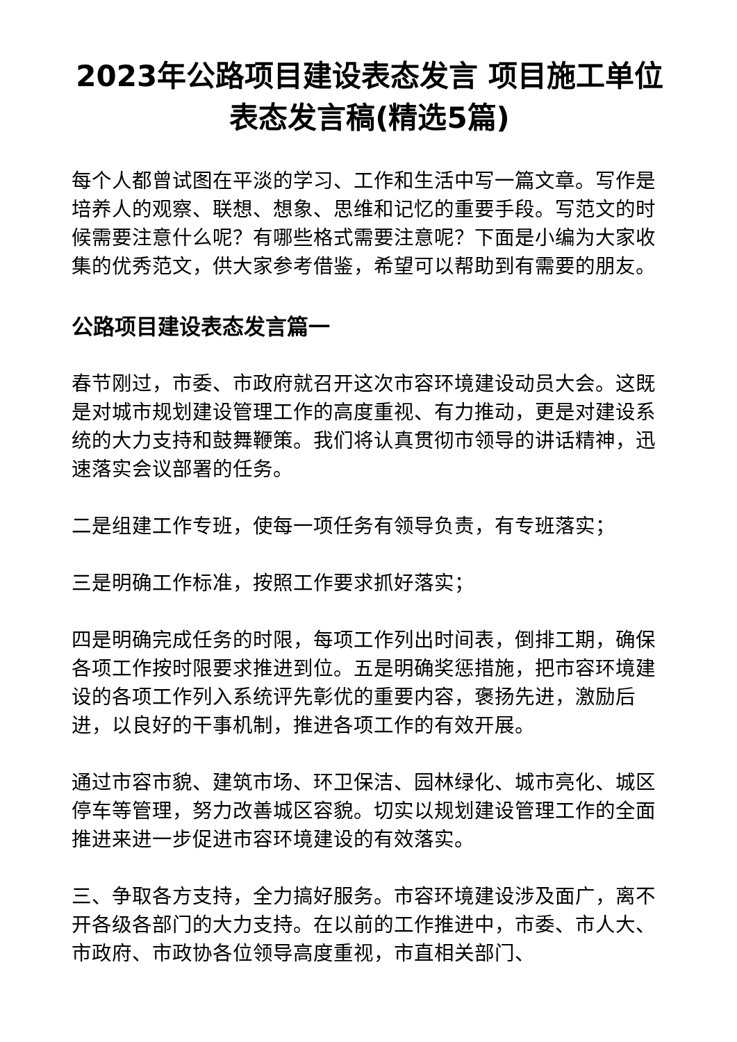2023年公路项目建设表态发言 项目施工单位表态发言稿(精选5篇)
每个人都曾试图在平淡的学习、工作和生活中写一篇文章。写作是培养人的观察、联想、想象、思维和记忆的重要手段。写范文的时候需要注意什么呢？有哪些格式需要注意呢？下面是小编为大家收集的优秀范文，供大家参考借鉴，希望可以帮助到有需要的朋友。
公路项目建设表态发言篇一
春节刚过，市委、市政府就召开这次市容环境建设动员大会。这既是对城市规划建设管理工作的高度重视、有力推动，更是对建设系统的大力支持和鼓舞鞭策。我们将认真贯彻市领导的讲话精神，迅速落实会议部署的任务。
二是组建工作专班，使每一项任务有领导负责，有专班落实；
三是明确工作标准，按照工作要求抓好落实；
四是明确完成任务的时限，每项工作列出时间表，倒排工期，确保各项工作按时限要求推进到位。五是明确奖惩措施，把市容环境建设的各项工作列入系统评先彰优的重要内容，褒扬先进，激励后进，以良好的干事机制，推进各项工作的有效开展。
通过市容市貌、建筑市场、环卫保洁、园林绿化、城市亮化、城区停车等管理，努力改善城区容貌。切实以规划建设管理工作的全面推进来进一步促进市容环境建设的有效落实。
三、争取各方支持，全力搞好服务。市容环境建设涉及面广，离不开各级各部门的大力支持。在以前的工作推进中，市委、市人大、市政府、市政协各位领导高度重视，市直相关部门、